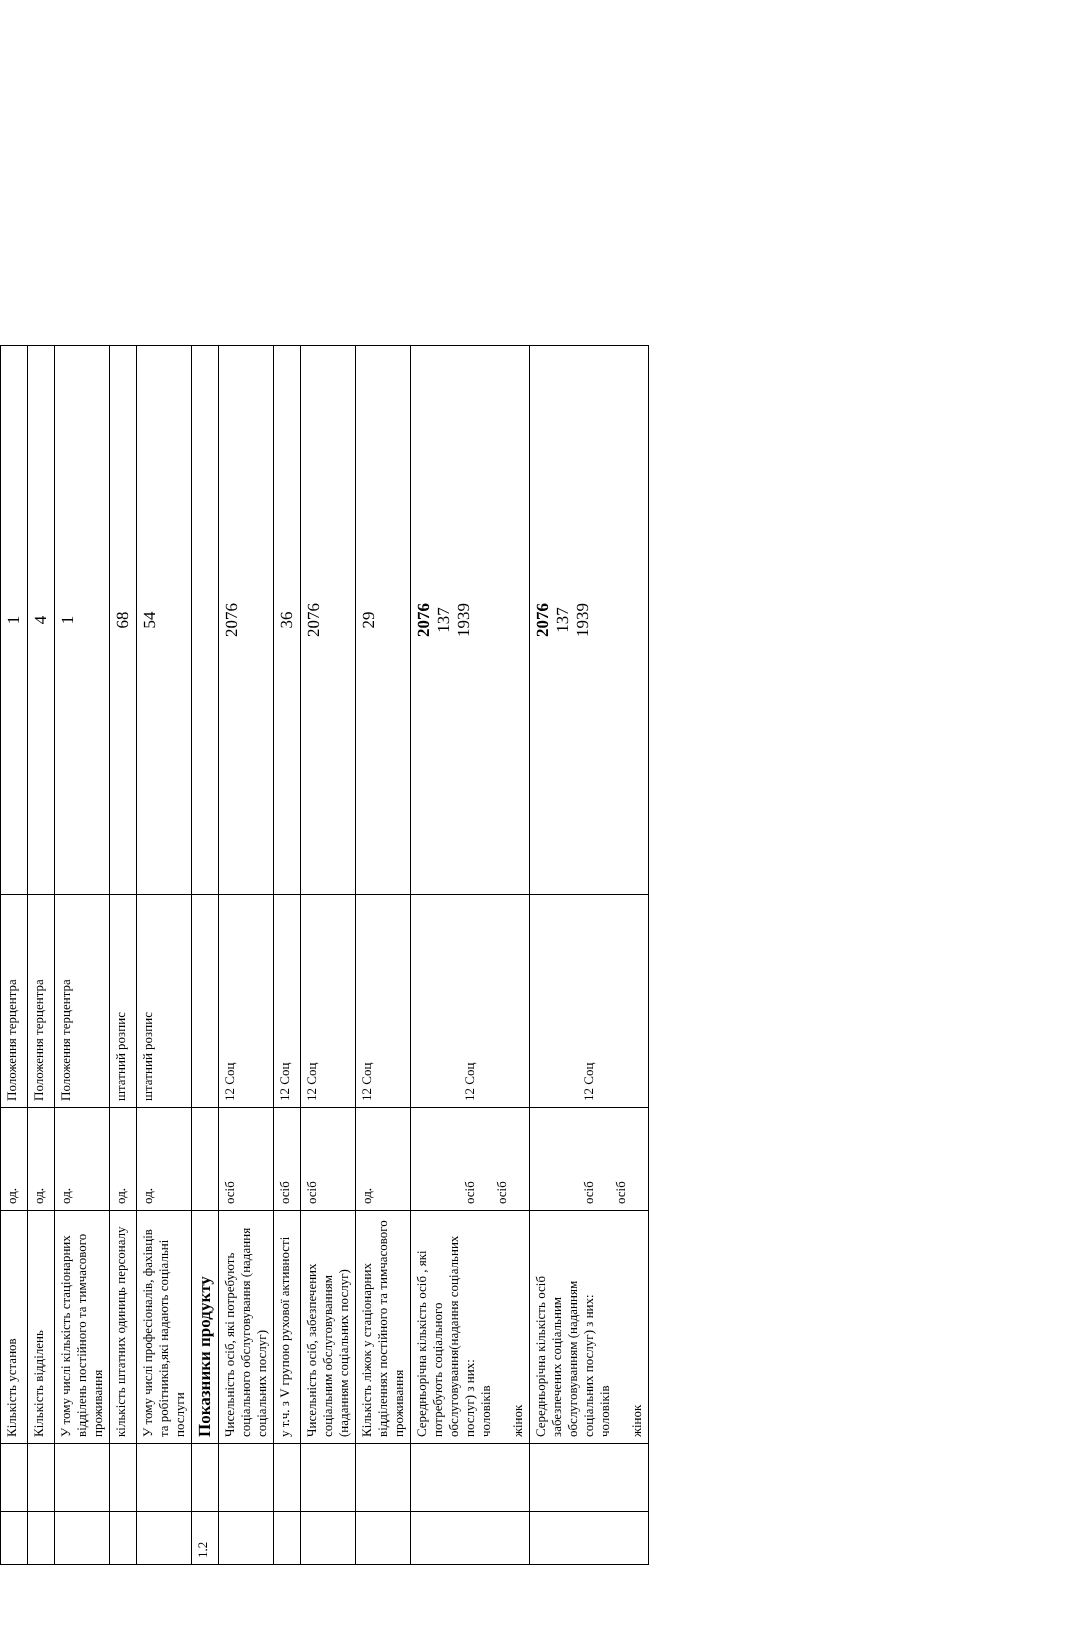| | | Кількість установ | од. | Положення терцентра | 1 |
| | | Кількість відділень | од. | Положення терцентра | 4 |
| | | У тому числі кількість стаціонарних відділень постійного та тимчасового проживання | од. | Положення терцентра | 1 |
| | | кількість штатних одиниць персоналу | од. | штатний розпис | 68 |
| | | У тому числі професіоналів, фахівців та робітників,які надають соціальні послуги | од. | штатний розпис | 54 |
| 1.2 | | Показники продукту | | | |
| | | Чисельність осіб, які потребують соціального обслуговування (надання соціальних послуг) | осіб | 12 Соц | 2076 |
| | | у т.ч. з V групою рухової активності | осіб | 12 Соц | 36 |
| | | Чисельність осіб, забезпечених соціальним обслуговуванням (наданням соціальних послуг) | осіб | 12 Соц | 2076 |
| | | Кількість ліжок у стаціонарних відділеннях постійного та тимчасового проживання | од. | 12 Соц | 29 |
| | | Середньорічна кількість осіб , які потребують соціального обслуговування(надання соціальних послуг) з них: чоловіків жінок | осіб осіб | 12 Соц | 2076 137 1939 |
| | | Середньорічна кількість осіб забезпечених соціальним обслуговуванням (наданням соціальних послуг) з них: чоловіків жінок | осіб осіб | 12 Соц | 2076 137 1939 |